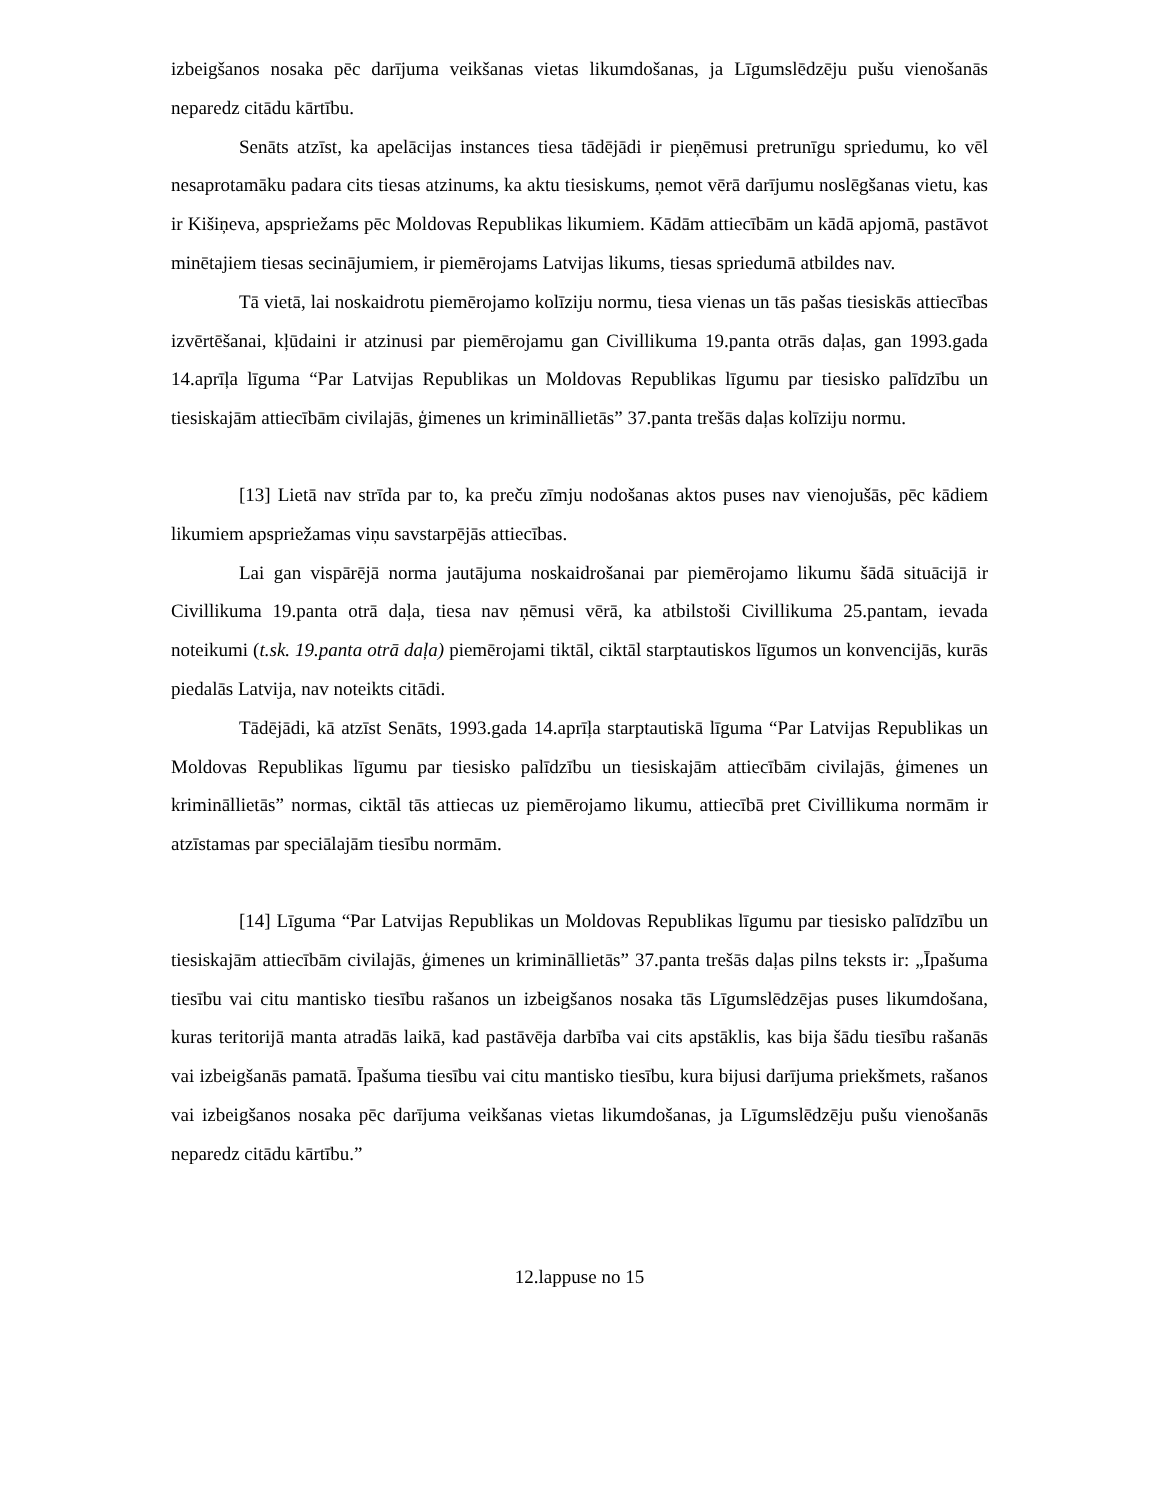izbeigšanos nosaka pēc darījuma veikšanas vietas likumdošanas, ja Līgumslēdzēju pušu vienošanās neparedz citādu kārtību.
Senāts atzīst, ka apelācijas instances tiesa tādējādi ir pieņēmusi pretrunīgu spriedumu, ko vēl nesaprotamāku padara cits tiesas atzinums, ka aktu tiesiskums, ņemot vērā darījumu noslēgšanas vietu, kas ir Kišiņeva, apspriežams pēc Moldovas Republikas likumiem. Kādām attiecībām un kādā apjomā, pastāvot minētajiem tiesas secinājumiem, ir piemērojams Latvijas likums, tiesas spriedumā atbildes nav.
Tā vietā, lai noskaidrotu piemērojamo kolīziju normu, tiesa vienas un tās pašas tiesiskās attiecības izvērtēšanai, kļūdaini ir atzinusi par piemērojamu gan Civillikuma 19.panta otrās daļas, gan 1993.gada 14.aprīļa līguma “Par Latvijas Republikas un Moldovas Republikas līgumu par tiesisko palīdzību un tiesiskajām attiecībām civilajās, ģimenes un krimināllietās” 37.panta trešās daļas kolīziju normu.
[13] Lietā nav strīda par to, ka preču zīmju nodošanas aktos puses nav vienojušās, pēc kādiem likumiem apspriežamas viņu savstarpējās attiecības.
Lai gan vispārējā norma jautājuma noskaidrošanai par piemērojamo likumu šādā situācijā ir Civillikuma 19.panta otrā daļa, tiesa nav ņēmusi vērā, ka atbilstoši Civillikuma 25.pantam, ievada noteikumi (t.sk. 19.panta otrā daļa) piemērojami tiktāl, ciktāl starptautiskos līgumos un konvencijās, kurās piedalās Latvija, nav noteikts citādi.
Tādējādi, kā atzīst Senāts, 1993.gada 14.aprīļa starptautiskā līguma “Par Latvijas Republikas un Moldovas Republikas līgumu par tiesisko palīdzību un tiesiskajām attiecībām civilajās, ģimenes un krimināllietās” normas, ciktāl tās attiecas uz piemērojamo likumu, attiecībā pret Civillikuma normām ir atzīstamas par speciālajām tiesību normām.
[14] Līguma “Par Latvijas Republikas un Moldovas Republikas līgumu par tiesisko palīdzību un tiesiskajām attiecībām civilajās, ģimenes un krimināllietās” 37.panta trešās daļas pilns teksts ir: „Īpašuma tiesību vai citu mantisko tiesību rašanos un izbeigšanos nosaka tās Līgumslēdzējas puses likumdošana, kuras teritorijā manta atradās laikā, kad pastāvēja darbība vai cits apstāklis, kas bija šādu tiesību rašanās vai izbeigšanās pamatā. Īpašuma tiesību vai citu mantisko tiesību, kura bijusi darījuma priekšmets, rašanos vai izbeigšanos nosaka pēc darījuma veikšanas vietas likumdošanas, ja Līgumslēdzēju pušu vienošanās neparedz citādu kārtību.”
12.lappuse no 15